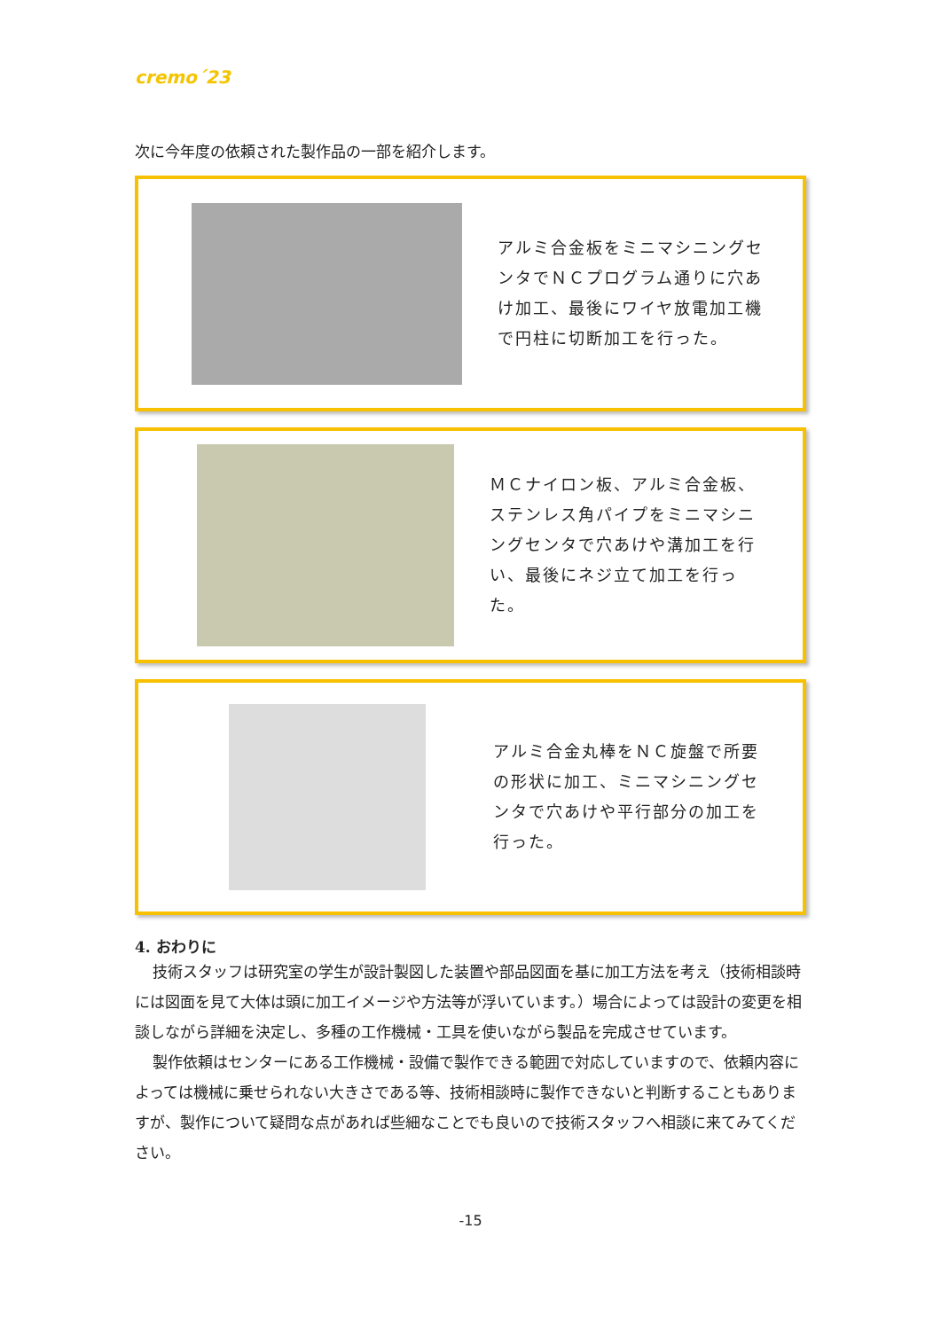cremo´23
次に今年度の依頼された製作品の一部を紹介します。
アルミ合金板をミニマシニングセンタでＮＣプログラム通りに穴あけ加工、最後にワイヤ放電加工機で円柱に切断加工を行った。
ＭＣナイロン板、アルミ合金板、ステンレス角パイプをミニマシニングセンタで穴あけや溝加工を行い、最後にネジ立て加工を行った。
アルミ合金丸棒をＮＣ旋盤で所要の形状に加工、ミニマシニングセンタで穴あけや平行部分の加工を行った。
4. おわりに
技術スタッフは研究室の学生が設計製図した装置や部品図面を基に加工方法を考え（技術相談時には図面を見て大体は頭に加工イメージや方法等が浮いています。）場合によっては設計の変更を相談しながら詳細を決定し、多種の工作機械・工具を使いながら製品を完成させています。
製作依頼はセンターにある工作機械・設備で製作できる範囲で対応していますので、依頼内容によっては機械に乗せられない大きさである等、技術相談時に製作できないと判断することもありますが、製作について疑問な点があれば些細なことでも良いので技術スタッフへ相談に来てみてください。
-15